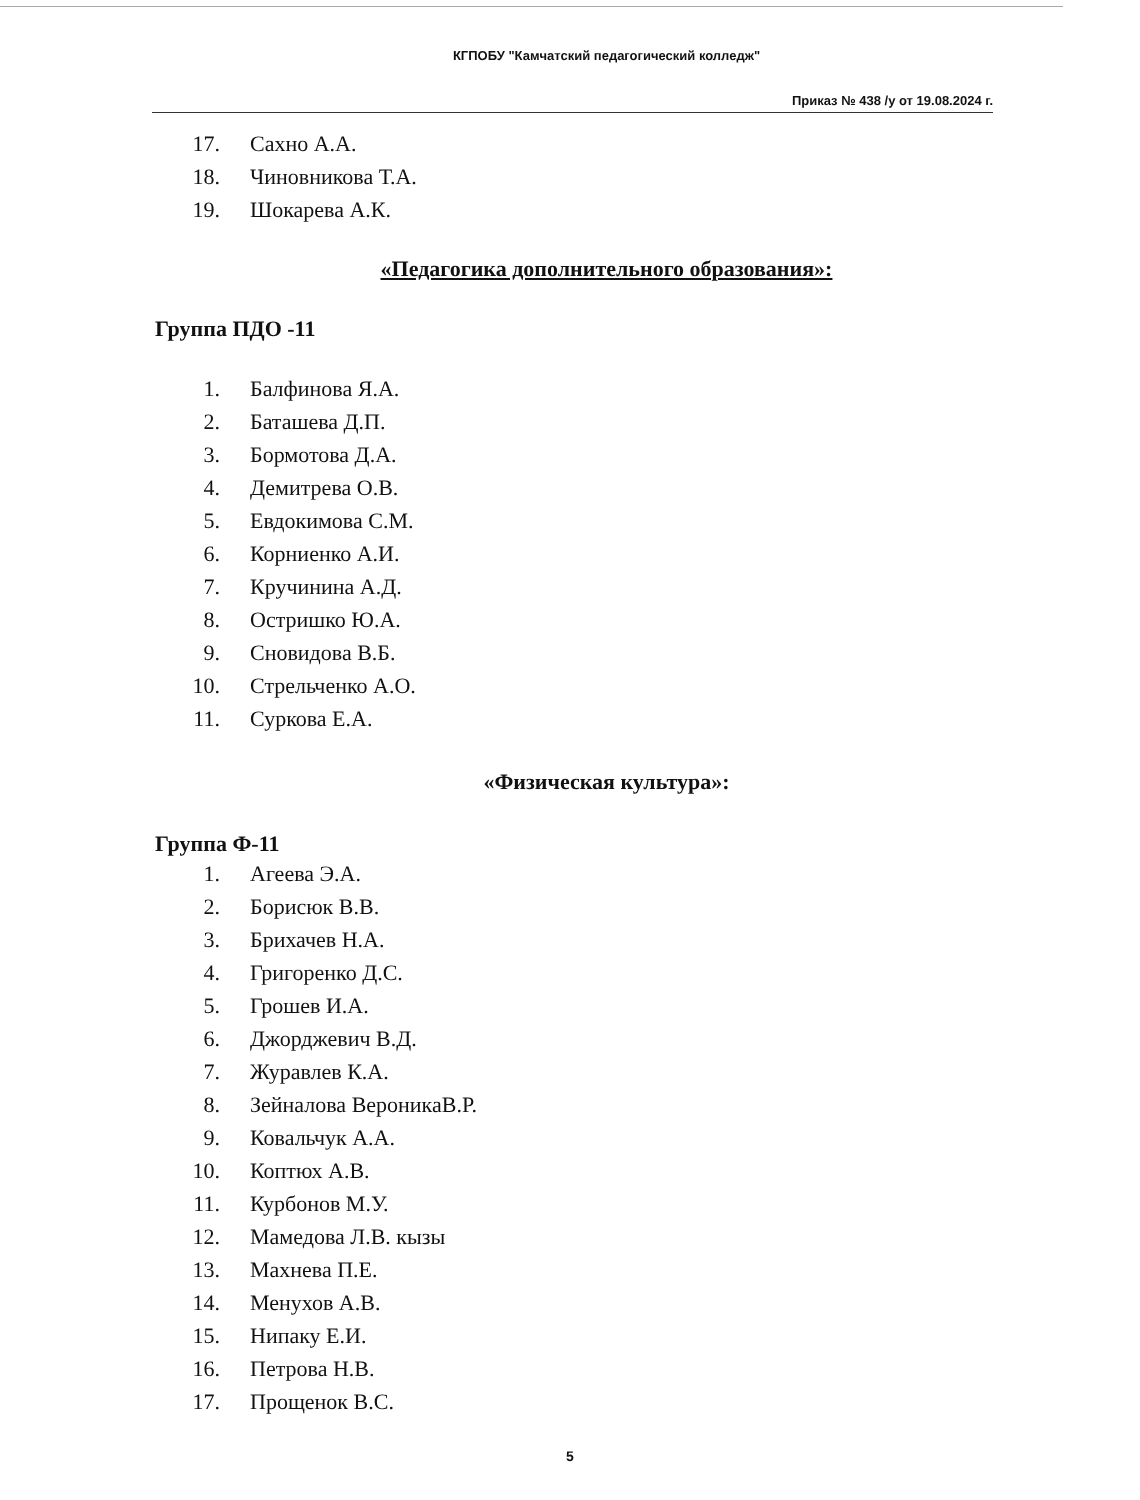КГПОБУ "Камчатский педагогический колледж"
Приказ № 438 /у от 19.08.2024 г.
17. Сахно А.А.
18. Чиновникова Т.А.
19. Шокарева А.К.
«Педагогика дополнительного образования»:
Группа ПДО -11
1. Балфинова Я.А.
2. Баташева Д.П.
3. Бормотова Д.А.
4. Демитрева О.В.
5. Евдокимова С.М.
6. Корниенко А.И.
7. Кручинина А.Д.
8. Остришко Ю.А.
9. Сновидова В.Б.
10. Стрельченко А.О.
11. Суркова Е.А.
«Физическая культура»:
Группа Ф-11
1. Агеева Э.А.
2. Борисюк В.В.
3. Брихачев Н.А.
4. Григоренко Д.С.
5. Грошев И.А.
6. Джорджевич В.Д.
7. Журавлев К.А.
8. Зейналова ВероникаВ.Р.
9. Ковальчук А.А.
10. Коптюх А.В.
11. Курбонов М.У.
12. Мамедова Л.В. кызы
13. Махнева П.Е.
14. Менухов А.В.
15. Нипаку Е.И.
16. Петрова Н.В.
17. Прощенок В.С.
5